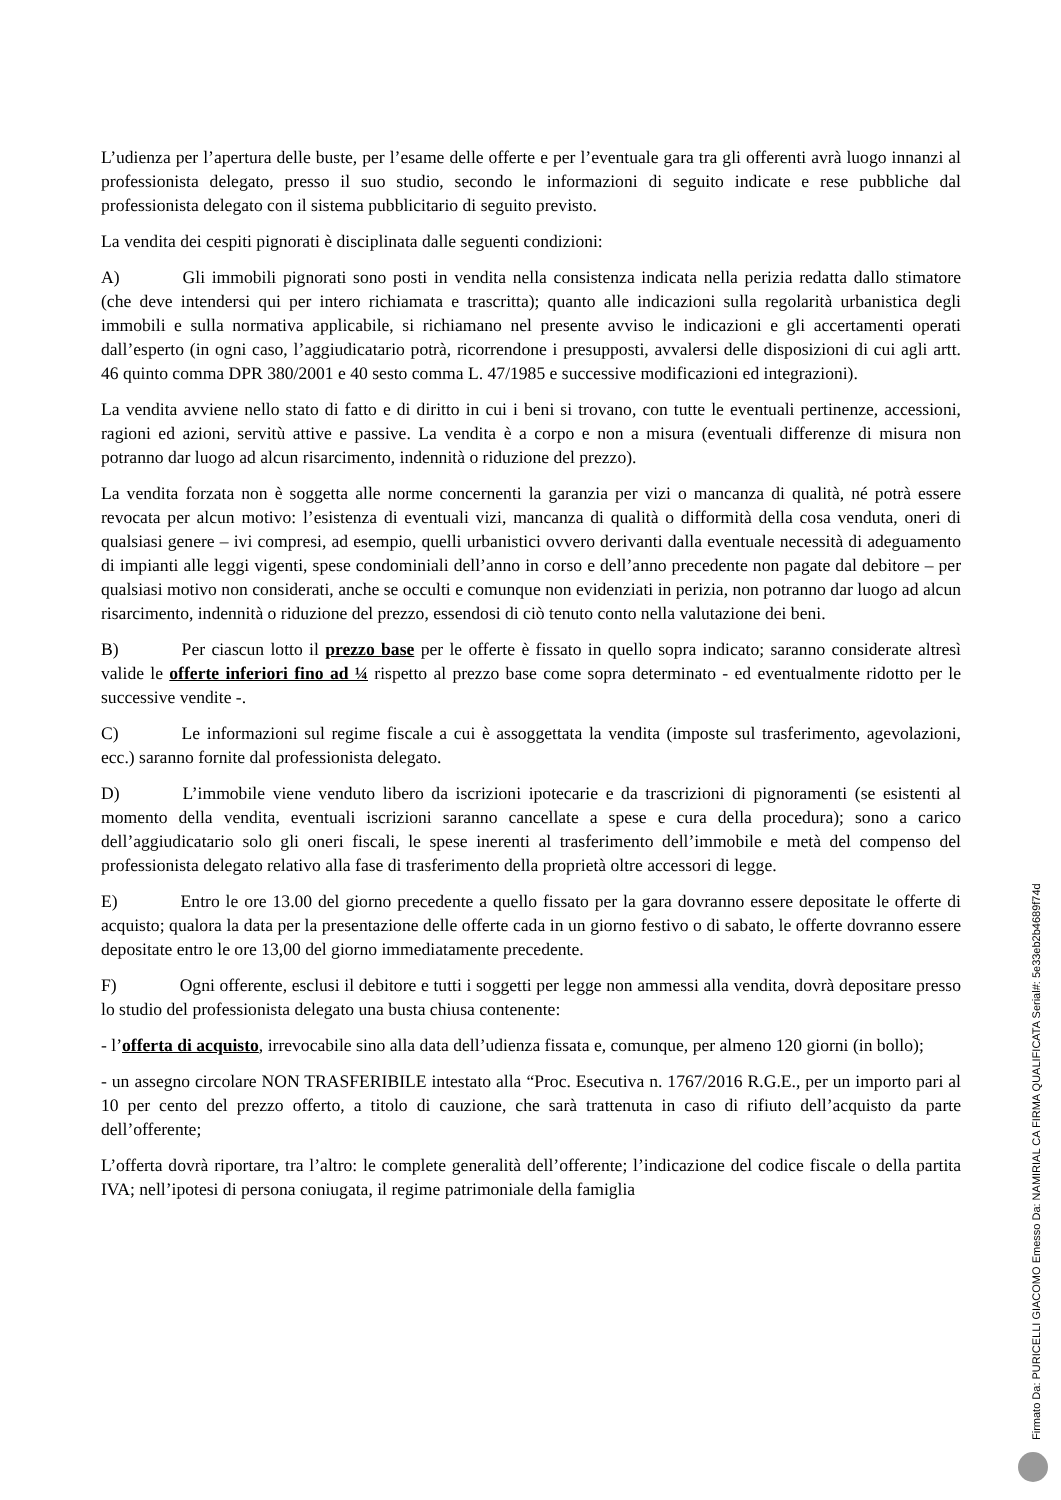L’udienza per l’apertura delle buste, per l’esame delle offerte e per l’eventuale gara tra gli offerenti avrà luogo innanzi al professionista delegato, presso il suo studio, secondo le informazioni di seguito indicate e rese pubbliche dal professionista delegato con il sistema pubblicitario di seguito previsto.
La vendita dei cespiti pignorati è disciplinata dalle seguenti condizioni:
A) Gli immobili pignorati sono posti in vendita nella consistenza indicata nella perizia redatta dallo stimatore (che deve intendersi qui per intero richiamata e trascritta); quanto alle indicazioni sulla regolarità urbanistica degli immobili e sulla normativa applicabile, si richiamano nel presente avviso le indicazioni e gli accertamenti operati dall’esperto (in ogni caso, l’aggiudicatario potrà, ricorrendone i presupposti, avvalersi delle disposizioni di cui agli artt. 46 quinto comma DPR 380/2001 e 40 sesto comma L. 47/1985 e successive modificazioni ed integrazioni).
La vendita avviene nello stato di fatto e di diritto in cui i beni si trovano, con tutte le eventuali pertinenze, accessioni, ragioni ed azioni, servitù attive e passive. La vendita è a corpo e non a misura (eventuali differenze di misura non potranno dar luogo ad alcun risarcimento, indennità o riduzione del prezzo).
La vendita forzata non è soggetta alle norme concernenti la garanzia per vizi o mancanza di qualità, né potrà essere revocata per alcun motivo: l’esistenza di eventuali vizi, mancanza di qualità o difformità della cosa venduta, oneri di qualsiasi genere – ivi compresi, ad esempio, quelli urbanistici ovvero derivanti dalla eventuale necessità di adeguamento di impianti alle leggi vigenti, spese condominiali dell’anno in corso e dell’anno precedente non pagate dal debitore – per qualsiasi motivo non considerati, anche se occulti e comunque non evidenziati in perizia, non potranno dar luogo ad alcun risarcimento, indennità o riduzione del prezzo, essendosi di ciò tenuto conto nella valutazione dei beni.
B) Per ciascun lotto il prezzo base per le offerte è fissato in quello sopra indicato; saranno considerate altresì valide le offerte inferiori fino ad ¼ rispetto al prezzo base come sopra determinato - ed eventualmente ridotto per le successive vendite -.
C) Le informazioni sul regime fiscale a cui è assoggettata la vendita (imposte sul trasferimento, agevolazioni, ecc.) saranno fornite dal professionista delegato.
D) L’immobile viene venduto libero da iscrizioni ipotecarie e da trascrizioni di pignoramenti (se esistenti al momento della vendita, eventuali iscrizioni saranno cancellate a spese e cura della procedura); sono a carico dell’aggiudicatario solo gli oneri fiscali, le spese inerenti al trasferimento dell’immobile e metà del compenso del professionista delegato relativo alla fase di trasferimento della proprietà oltre accessori di legge.
E) Entro le ore 13.00 del giorno precedente a quello fissato per la gara dovranno essere depositate le offerte di acquisto; qualora la data per la presentazione delle offerte cada in un giorno festivo o di sabato, le offerte dovranno essere depositate entro le ore 13,00 del giorno immediatamente precedente.
F) Ogni offerente, esclusi il debitore e tutti i soggetti per legge non ammessi alla vendita, dovrà depositare presso lo studio del professionista delegato una busta chiusa contenente:
- l’offerta di acquisto, irrevocabile sino alla data dell’udienza fissata e, comunque, per almeno 120 giorni (in bollo);
- un assegno circolare NON TRASFERIBILE intestato alla “Proc. Esecutiva n. 1767/2016 R.G.E., per un importo pari al 10 per cento del prezzo offerto, a titolo di cauzione, che sarà trattenuta in caso di rifiuto dell’acquisto da parte dell’offerente;
L’offerta dovrà riportare, tra l’altro: le complete generalità dell’offerente; l’indicazione del codice fiscale o della partita IVA; nell’ipotesi di persona coniugata, il regime patrimoniale della famiglia
Firmato Da: PURICELLI GIACOMO Emesso Da: NAMIRIAL CA FIRMA QUALIFICATA Serial#: 5e33eb2b4689f74d